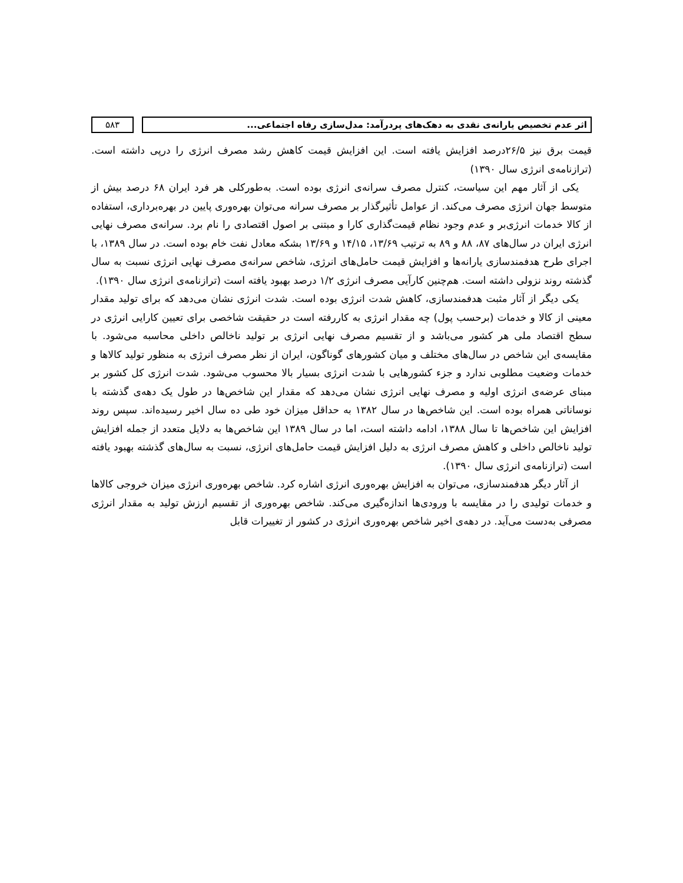اثر عدم تخصیص یارانه‌ی نقدی به دهک‌های پردرآمد: مدل‌سازی رفاه اجتماعی...
۵۸۳
قیمت برق نیز ۲۶/۵درصد افزایش یافته است. این افزایش قیمت کاهش رشد مصرف انرژی را درپی داشته است. (ترازنامه‌ی انرژی سال ۱۳۹۰)
یکی از آثار مهم این سیاست، کنترل مصرف سرانه‌ی انرژی بوده است. به‌طورکلی هر فرد ایران ۶۸ درصد بیش از متوسط جهان انرژی مصرف می‌کند. از عوامل تأثیرگذار بر مصرف سرانه می‌توان بهره‌وری پایین در بهره‌برداری، استفاده از کالا خدمات انرژی‌بر و عدم وجود نظام قیمت‌گذاری کارا و مبتنی بر اصول اقتصادی را نام برد. سرانه‌ی مصرف نهایی انرژی ایران در سال‌های ۸۷، ۸۸ و ۸۹ به ترتیب ۱۳/۶۹، ۱۴/۱۵ و ۱۳/۶۹ بشکه معادل نفت خام بوده است. در سال ۱۳۸۹، با اجرای طرح هدفمندسازی یارانه‌ها و افزایش قیمت حامل‌های انرژی، شاخص سرانه‌ی مصرف نهایی انرژی نسبت به سال گذشته روند نزولی داشته است. هم‌چنین کارآیی مصرف انرژی ۱/۲ درصد بهبود یافته است (ترازنامه‌ی انرژی سال ۱۳۹۰).
یکی دیگر از آثار مثبت هدفمندسازی، کاهش شدت انرژی بوده است. شدت انرژی نشان می‌دهد که برای تولید مقدار معینی از کالا و خدمات (برحسب پول) چه مقدار انرژی به کاررفته است در حقیقت شاخصی برای تعیین کارایی انرژی در سطح اقتصاد ملی هر کشور می‌باشد و از تقسیم مصرف نهایی انرژی بر تولید ناخالص داخلی محاسبه می‌شود. با مقایسه‌ی این شاخص در سال‌های مختلف و میان کشورهای گوناگون، ایران از نظر مصرف انرژی به منظور تولید کالاها و خدمات وضعیت مطلوبی ندارد و جزء کشورهایی با شدت انرژی بسیار بالا محسوب می‌شود. شدت انرژی کل کشور بر مبنای عرضه‌ی انرژی اولیه و مصرف نهایی انرژی نشان می‌دهد که مقدار این شاخص‌ها در طول یک دهه‌ی گذشته با نوساناتی همراه بوده است. این شاخص‌ها در سال ۱۳۸۲ به حداقل میزان خود طی ده سال اخیر رسیده‌اند. سپس روند افزایش این شاخص‌ها تا سال ۱۳۸۸، ادامه داشته است، اما در سال ۱۳۸۹ این شاخص‌ها به دلایل متعدد از جمله افزایش تولید ناخالص داخلی و کاهش مصرف انرژی به دلیل افزایش قیمت حامل‌های انرژی، نسبت به سال‌های گذشته بهبود یافته است (ترازنامه‌ی انرژی سال ۱۳۹۰).
از آثار دیگر هدفمندسازی، می‌توان به افزایش بهره‌وری انرژی اشاره کرد. شاخص بهره‌وری انرژی میزان خروجی کالاها و خدمات تولیدی را در مقایسه با ورودی‌ها اندازه‌گیری می‌کند. شاخص بهره‌وری از تقسیم ارزش تولید به مقدار انرژی مصرفی به‌دست می‌آید. در دهه‌ی اخیر شاخص بهره‌وری انرژی در کشور از تغییرات قابل